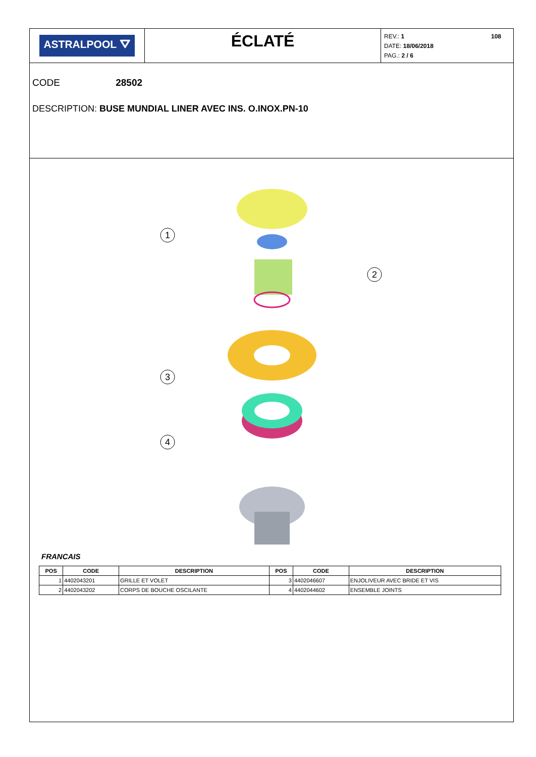ASTRALPOOL ⛛
ÉCLATÉ
108
REV.: 1
DATE: 18/06/2018
PAG.: 2 / 6
CODE 28502
DESCRIPTION: BUSE MUNDIAL LINER AVEC INS. O.INOX.PN-10
1
2
3
4
FRANCAIS
| POS | CODE | DESCRIPTION | POS | CODE | DESCRIPTION |
| --- | --- | --- | --- | --- | --- |
| 1 | 4402043201 | GRILLE ET VOLET | 3 | 4402046607 | ENJOLIVEUR AVEC BRIDE ET VIS |
| 2 | 4402043202 | CORPS DE BOUCHE OSCILANTE | 4 | 4402044602 | ENSEMBLE JOINTS |